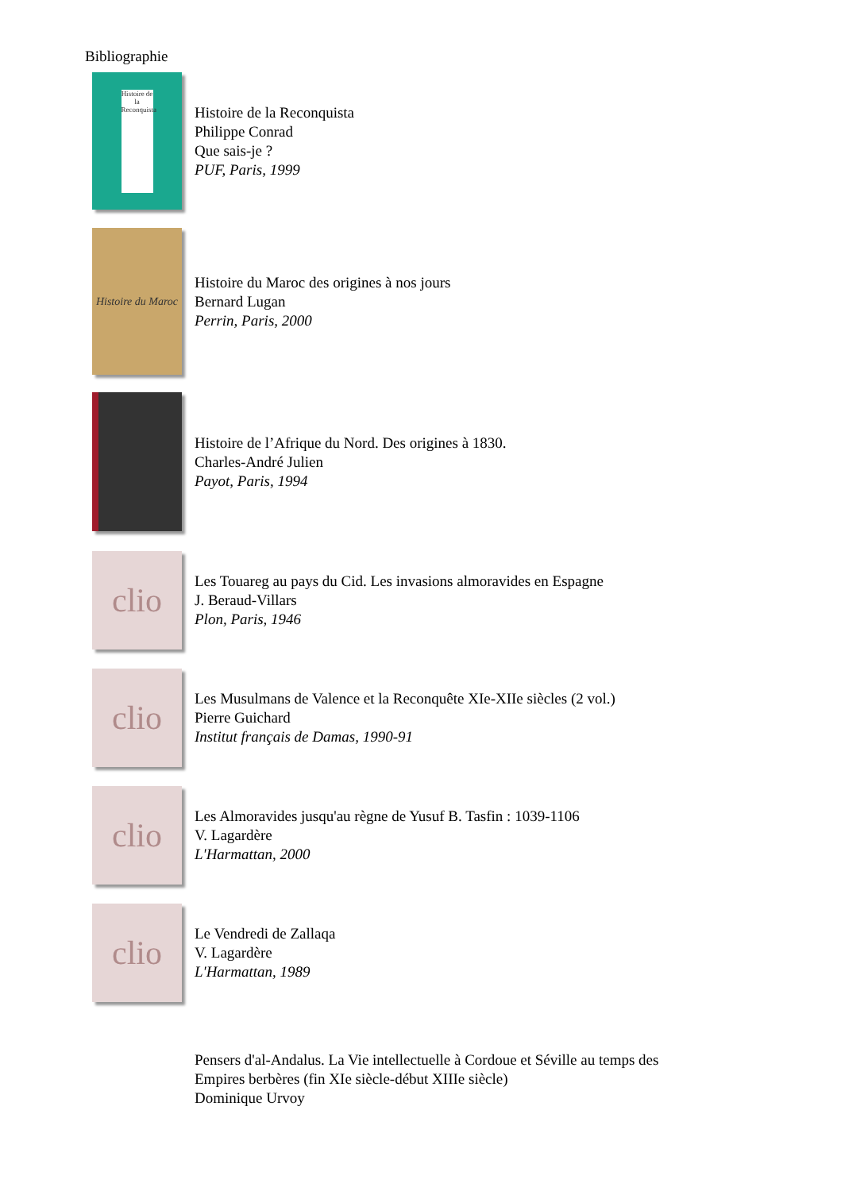Bibliographie
Histoire de la Reconquista
Histoire de la Reconquista
Philippe Conrad
Que sais-je ?
PUF, Paris, 1999
Histoire du Maroc
Histoire du Maroc des origines à nos jours
Bernard Lugan
Perrin, Paris, 2000
Histoire de l’Afrique du Nord. Des origines à 1830.
Charles-André Julien
Payot, Paris, 1994
clio
Les Touareg au pays du Cid. Les invasions almoravides en Espagne
J. Beraud-Villars
Plon, Paris, 1946
clio
Les Musulmans de Valence et la Reconquête XIe-XIIe siècles (2 vol.)
Pierre Guichard
Institut français de Damas, 1990-91
clio
Les Almoravides jusqu'au règne de Yusuf B. Tasfin : 1039-1106
V. Lagardère
L'Harmattan, 2000
clio
Le Vendredi de Zallaqa
V. Lagardère
L'Harmattan, 1989
Pensers d'al-Andalus. La Vie intellectuelle à Cordoue et Séville au temps des Empires berbères (fin XIe siècle-début XIIIe siècle)
Dominique Urvoy